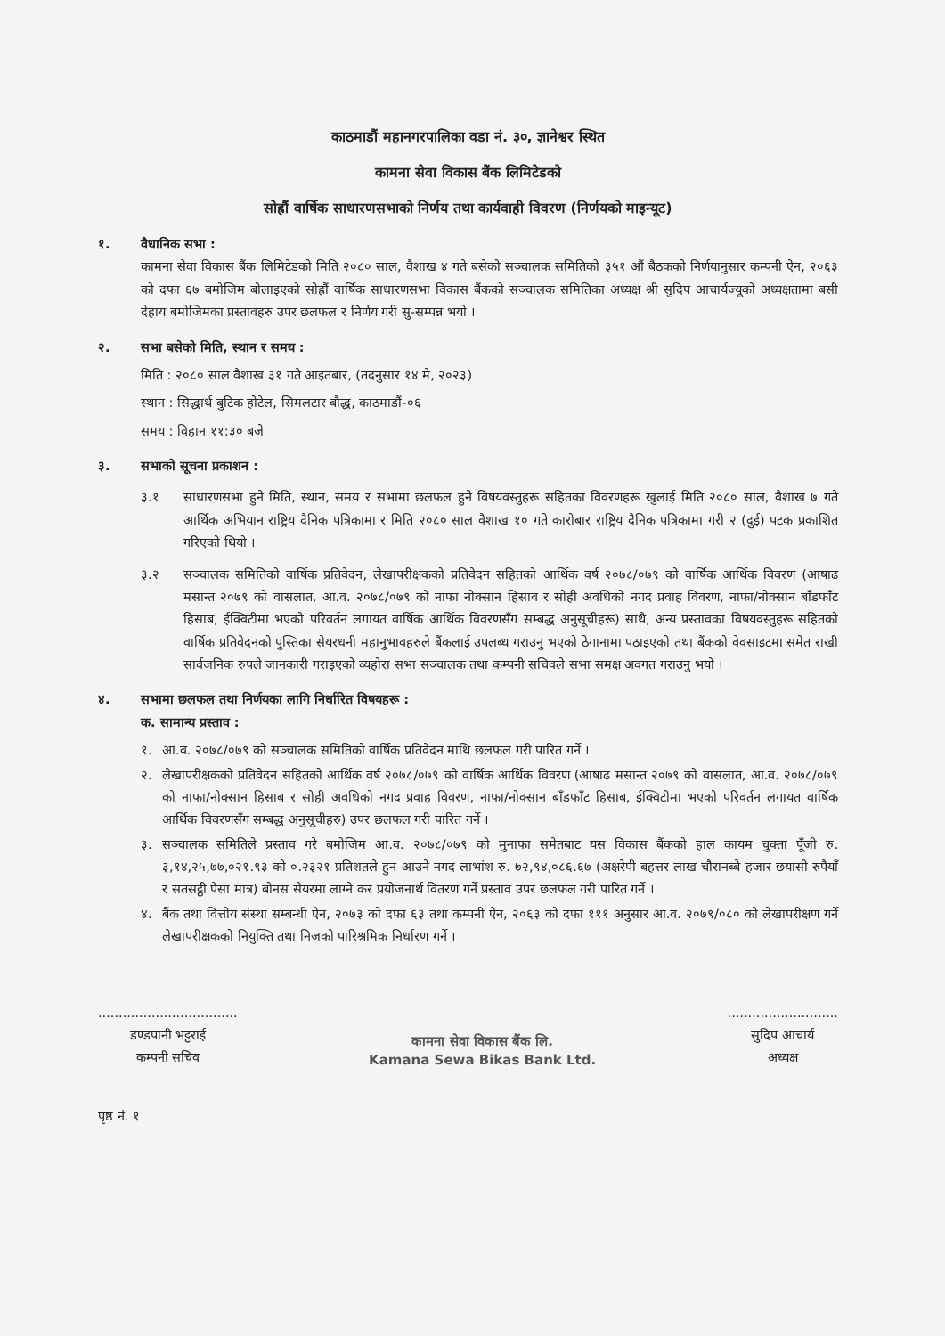काठमाडौं महानगरपालिका वडा नं. ३०, ज्ञानेश्वर स्थित
कामना सेवा विकास बैंक लिमिटेडको
सोह्रौं वार्षिक साधारणसभाको निर्णय तथा कार्यवाही विवरण (निर्णयको माइन्यूट)
१. वैधानिक सभा :
कामना सेवा विकास बैंक लिमिटेडको मिति २०८० साल, वैशाख ४ गते बसेको सञ्चालक समितिको ३५१ औं बैठकको निर्णयानुसार कम्पनी ऐन, २०६३ को दफा ६७ बमोजिम बोलाइएको सोह्रौं वार्षिक साधारणसभा विकास बैंकको सञ्चालक समितिका अध्यक्ष श्री सुदिप आचार्यज्यूको अध्यक्षतामा बसी देहाय बमोजिमका प्रस्तावहरु उपर छलफल र निर्णय गरी सु-सम्पन्न भयो ।
२. सभा बसेको मिति, स्थान र समय :
मिति : २०८० साल वैशाख ३१ गते आइतबार, (तदनुसार १४ मे, २०२३)
स्थान : सिद्धार्थ बुटिक होटेल, सिमलटार बौद्ध, काठमाडौं-०६
समय : विहान ११:३० बजे
३. सभाको सूचना प्रकाशन :
३.१ साधारणसभा हुने मिति, स्थान, समय र सभामा छलफल हुने विषयवस्तुहरू सहितका विवरणहरू खुलाई मिति २०८० साल, वैशाख ७ गते आर्थिक अभियान राष्ट्रिय दैनिक पत्रिकामा र मिति २०८० साल वैशाख १० गते कारोबार राष्ट्रिय दैनिक पत्रिकामा गरी २ (दुई) पटक प्रकाशित गरिएको थियो ।
३.२ सञ्चालक समितिको वार्षिक प्रतिवेदन, लेखापरीक्षकको प्रतिवेदन सहितको आर्थिक वर्ष २०७८/०७९ को वार्षिक आर्थिक विवरण (आषाढ मसान्त २०७९ को वासलात, आ.व. २०७८/०७९ को नाफा नोक्सान हिसाव र सोही अवधिको नगद प्रवाह विवरण, नाफा/नोक्सान बाँडफाँट हिसाब, ईक्विटीमा भएको परिवर्तन लगायत वार्षिक आर्थिक विवरणसँग सम्बद्ध अनुसूचीहरू) साथै, अन्य प्रस्तावका विषयवस्तुहरू सहितको वार्षिक प्रतिवेदनको पुस्तिका सेयरधनी महानुभावहरुले बैंकलाई उपलब्ध गराउनु भएको ठेगानामा पठाइएको तथा बैंकको वेवसाइटमा समेत राखी सार्वजनिक रुपले जानकारी गराइएको व्यहोरा सभा सञ्चालक तथा कम्पनी सचिवले सभा समक्ष अवगत गराउनु भयो ।
४. सभामा छलफल तथा निर्णयका लागि निर्धारित विषयहरू :
क. सामान्य प्रस्ताव :
१. आ.व. २०७८/०७९ को सञ्चालक समितिको वार्षिक प्रतिवेदन माथि छलफल गरी पारित गर्ने ।
२. लेखापरीक्षकको प्रतिवेदन सहितको आर्थिक वर्ष २०७८/०७९ को वार्षिक आर्थिक विवरण (आषाढ मसान्त २०७९ को वासलात, आ.व. २०७८/०७९ को नाफा/नोक्सान हिसाब र सोही अवधिको नगद प्रवाह विवरण, नाफा/नोक्सान बाँडफाँट हिसाब, ईक्विटीमा भएको परिवर्तन लगायत वार्षिक आर्थिक विवरणसँग सम्बद्ध अनुसूचीहरु) उपर छलफल गरी पारित गर्ने ।
३. सञ्चालक समितिले प्रस्ताव गरे बमोजिम आ.व. २०७८/०७९ को मुनाफा समेतबाट यस विकास बैंकको हाल कायम चुक्ता पूँजी रु. ३,१४,२५,७७,०२१.९३ को ०.२३२१ प्रतिशतले हुन आउने नगद लाभांश रु. ७२,९४,०८६.६७ (अक्षरेपी बहत्तर लाख चौरानब्बे हजार छयासी रुपैयाँ र सतसट्ठी पैसा मात्र) बोनस सेयरमा लाग्ने कर प्रयोजनार्थ वितरण गर्ने प्रस्ताव उपर छलफल गरी पारित गर्ने ।
४. बैंक तथा वित्तीय संस्था सम्बन्धी ऐन, २०७३ को दफा ६३ तथा कम्पनी ऐन, २०६३ को दफा १११ अनुसार आ.व. २०७९/०८० को लेखापरीक्षण गर्ने लेखापरीक्षकको नियुक्ति तथा निजको पारिश्रमिक निर्धारण गर्ने ।
..................................
डण्डपानी भट्टराई
कम्पनी सचिव
कामना सेवा विकास बैंक लि.
Kamana Sewa Bikas Bank Ltd.
...........................
सुदिप आचार्य
अध्यक्ष
पृष्ठ नं. १